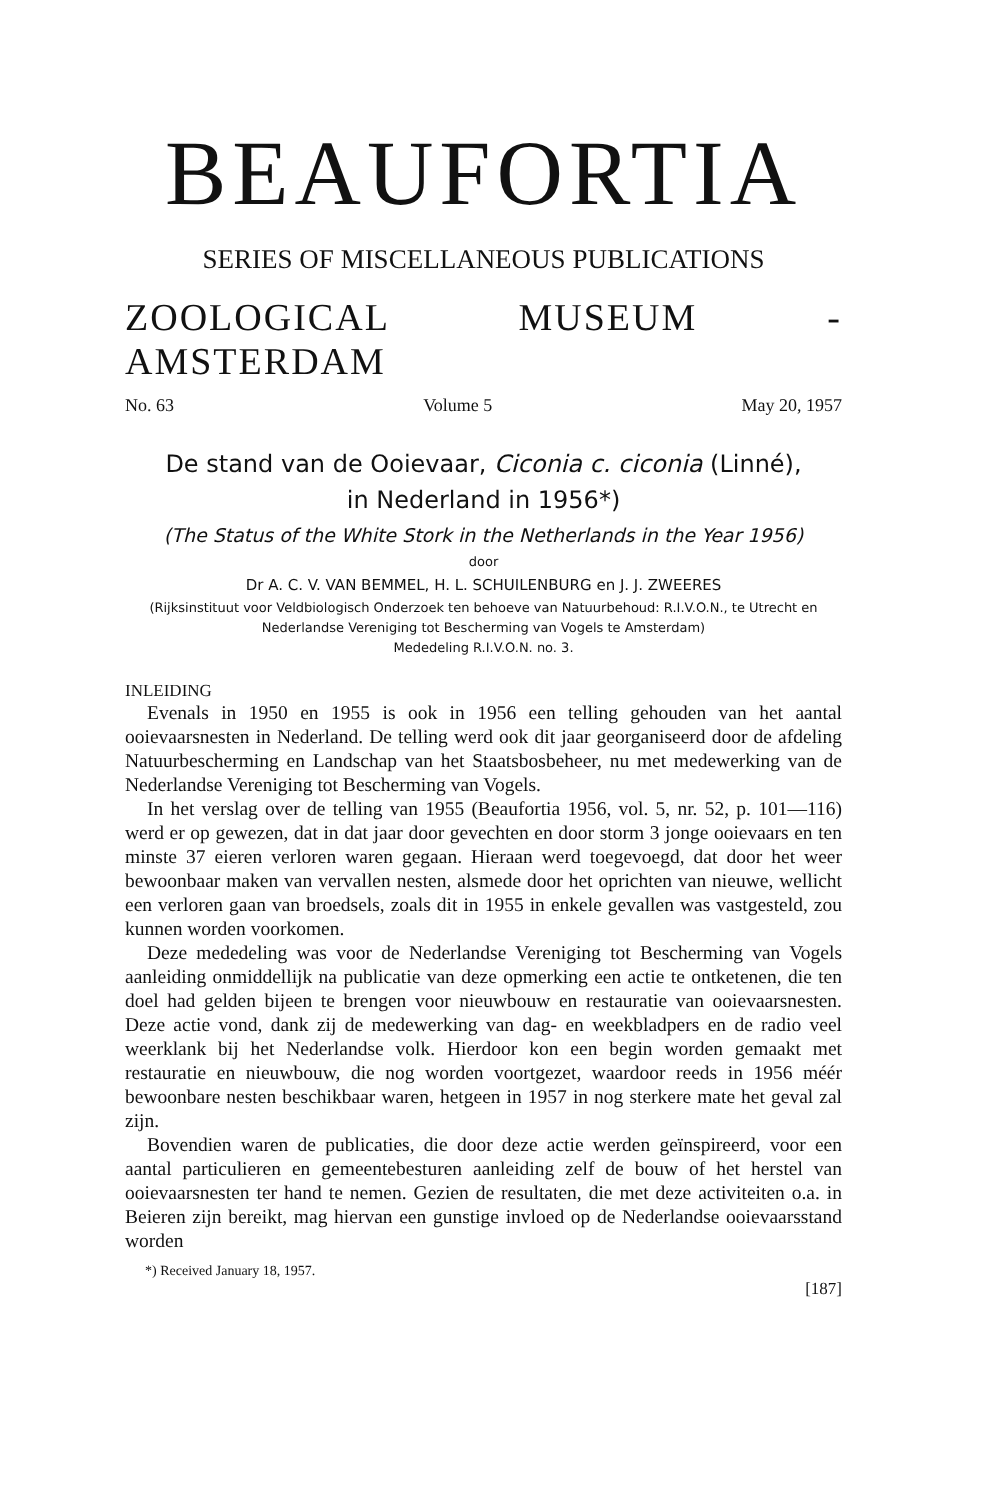BEAUFORTIA
SERIES OF MISCELLANEOUS PUBLICATIONS
ZOOLOGICAL MUSEUM - AMSTERDAM
No. 63 Volume 5 May 20, 1957
De stand van de Ooievaar, Ciconia c. ciconia (Linné),
in Nederland in 1956*)
(The Status of the White Stork in the Netherlands in the Year 1956)
door
Dr A. C. V. VAN BEMMEL, H. L. SCHUILENBURG en J. J. ZWEERES
(Rijksinstituut voor Veldbiologisch Onderzoek ten behoeve van Natuurbehoud: R.I.V.O.N., te Utrecht en Nederlandse Vereniging tot Bescherming van Vogels te Amsterdam)
Mededeling R.I.V.O.N. no. 3.
INLEIDING
Evenals in 1950 en 1955 is ook in 1956 een telling gehouden van het aantal ooievaarsnesten in Nederland. De telling werd ook dit jaar georganiseerd door de afdeling Natuurbescherming en Landschap van het Staatsbosbeheer, nu met medewerking van de Nederlandse Vereniging tot Bescherming van Vogels.
In het verslag over de telling van 1955 (Beaufortia 1956, vol. 5, nr. 52, p. 101—116) werd er op gewezen, dat in dat jaar door gevechten en door storm 3 jonge ooievaars en ten minste 37 eieren verloren waren gegaan. Hieraan werd toegevoegd, dat door het weer bewoonbaar maken van vervallen nesten, alsmede door het oprichten van nieuwe, wellicht een verloren gaan van broedsels, zoals dit in 1955 in enkele gevallen was vastgesteld, zou kunnen worden voorkomen.
Deze mededeling was voor de Nederlandse Vereniging tot Bescherming van Vogels aanleiding onmiddellijk na publicatie van deze opmerking een actie te ontketenen, die ten doel had gelden bijeen te brengen voor nieuwbouw en restauratie van ooievaarsnesten. Deze actie vond, dank zij de medewerking van dag- en weekbladpers en de radio veel weerklank bij het Nederlandse volk. Hierdoor kon een begin worden gemaakt met restauratie en nieuwbouw, die nog worden voortgezet, waardoor reeds in 1956 méér bewoonbare nesten beschikbaar waren, hetgeen in 1957 in nog sterkere mate het geval zal zijn.
Bovendien waren de publicaties, die door deze actie werden geïnspireerd, voor een aantal particulieren en gemeentebesturen aanleiding zelf de bouw of het herstel van ooievaarsnesten ter hand te nemen. Gezien de resultaten, die met deze activiteiten o.a. in Beieren zijn bereikt, mag hiervan een gunstige invloed op de Nederlandse ooievaarsstand worden
*) Received January 18, 1957.
[187]